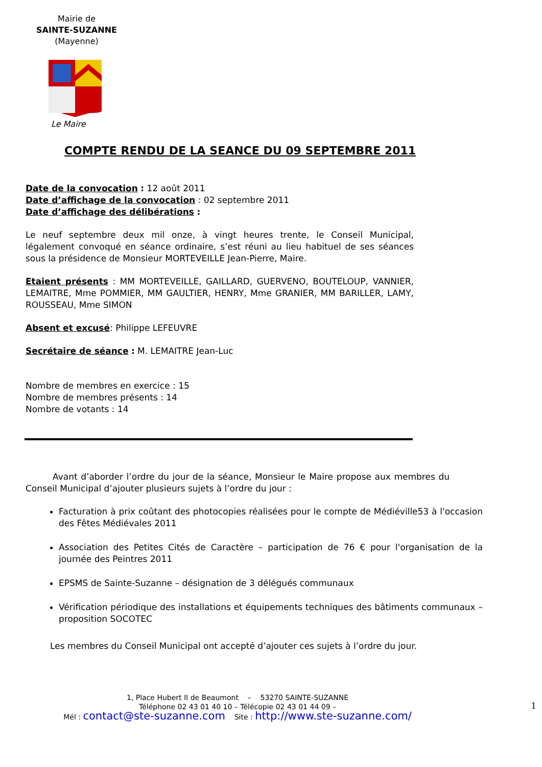Mairie de
SAINTE-SUZANNE
(Mayenne)
Le Maire
COMPTE RENDU DE LA SEANCE DU 09 SEPTEMBRE 2011
Date de la convocation : 12 août 2011
Date d’affichage de la convocation : 02 septembre 2011
Date d’affichage des délibérations :
Le neuf septembre deux mil onze, à vingt heures trente, le Conseil Municipal, légalement convoqué en séance ordinaire, s’est réuni au lieu habituel de ses séances sous la présidence de Monsieur MORTEVEILLE Jean-Pierre, Maire.
Etaient présents : MM MORTEVEILLE, GAILLARD, GUERVENO, BOUTELOUP, VANNIER, LEMAITRE, Mme POMMIER, MM GAULTIER, HENRY, Mme GRANIER, MM BARILLER, LAMY, ROUSSEAU, Mme SIMON
Absent et excusé: Philippe LEFEUVRE
Secrétaire de séance : M. LEMAITRE Jean-Luc
Nombre de membres en exercice : 15
Nombre de membres présents : 14
Nombre de votants : 14
Avant d’aborder l’ordre du jour de la séance, Monsieur le Maire propose aux membres du Conseil Municipal d’ajouter plusieurs sujets à l’ordre du jour :
Facturation à prix coûtant des photocopies réalisées pour le compte de Médiéville53 à l'occasion des Fêtes Médiévales 2011
Association des Petites Cités de Caractère – participation de 76 € pour l'organisation de la journée des Peintres 2011
EPSMS de Sainte-Suzanne – désignation de 3 délégués communaux
Vérification périodique des installations et équipements techniques des bâtiments communaux – proposition SOCOTEC
Les membres du Conseil Municipal ont accepté d’ajouter ces sujets à l’ordre du jour.
1, Place Hubert II de Beaumont – 53270 SAINTE-SUZANNE
Téléphone 02 43 01 40 10 – Télécopie 02 43 01 44 09 –
Mél : contact@ste-suzanne.com Site : http://www.ste-suzanne.com/
1